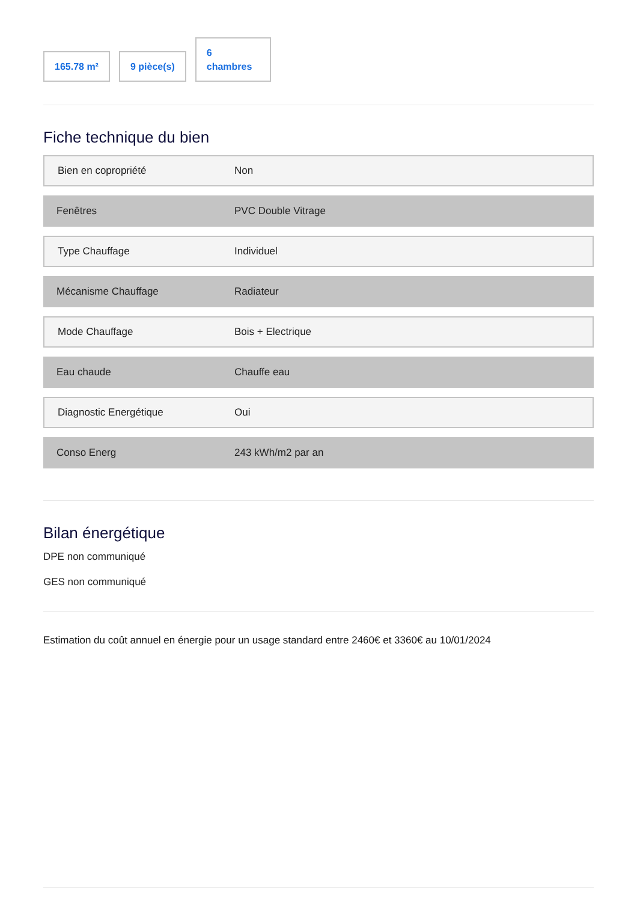165.78 m²
9 pièce(s)
6
chambres
Fiche technique du bien
| Bien en copropriété | Non |
| Fenêtres | PVC Double Vitrage |
| Type Chauffage | Individuel |
| Mécanisme Chauffage | Radiateur |
| Mode Chauffage | Bois + Electrique |
| Eau chaude | Chauffe eau |
| Diagnostic Energétique | Oui |
| Conso Energ | 243 kWh/m2 par an |
Bilan énergétique
DPE non communiqué
GES non communiqué
Estimation du coût annuel en énergie pour un usage standard entre 2460€ et 3360€ au 10/01/2024